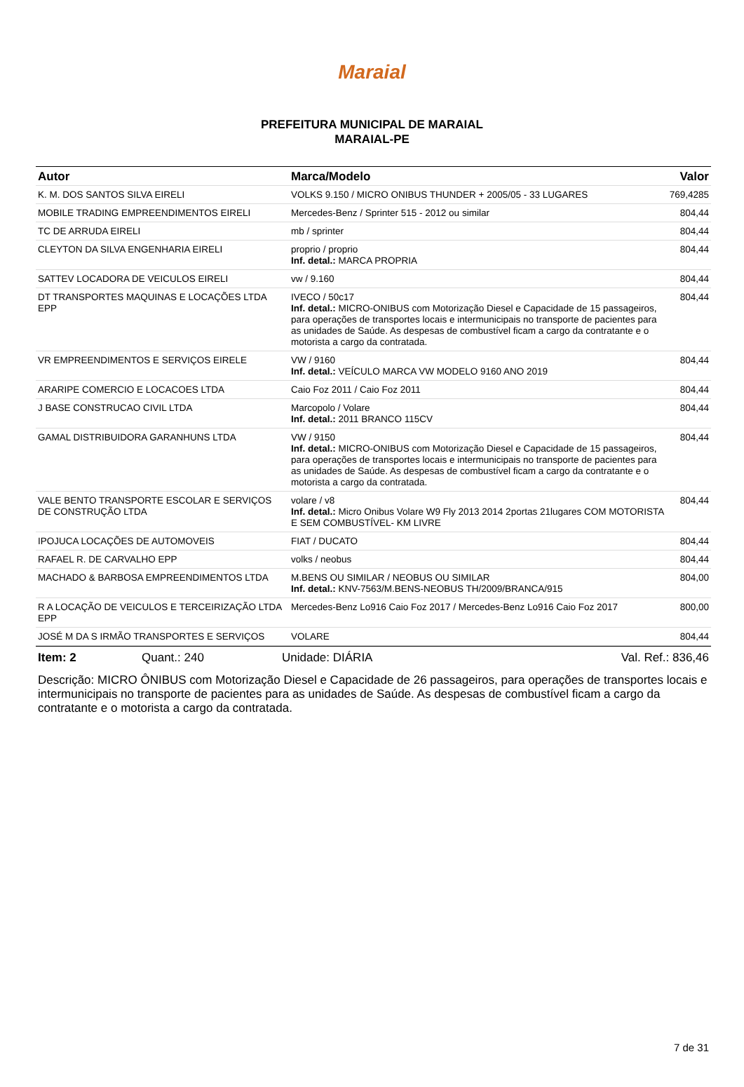Maraial
PREFEITURA MUNICIPAL DE MARAIAL
MARAIAL-PE
| Autor | Marca/Modelo | Valor |
| --- | --- | --- |
| K. M. DOS SANTOS SILVA EIRELI | VOLKS 9.150 / MICRO ONIBUS THUNDER + 2005/05 - 33 LUGARES | 769,4285 |
| MOBILE TRADING EMPREENDIMENTOS EIRELI | Mercedes-Benz / Sprinter 515 - 2012 ou similar | 804,44 |
| TC DE ARRUDA EIRELI | mb / sprinter | 804,44 |
| CLEYTON DA SILVA ENGENHARIA EIRELI | proprio / proprio Inf. detal.: MARCA PROPRIA | 804,44 |
| SATTEV LOCADORA DE VEICULOS EIRELI | vw / 9.160 | 804,44 |
| DT TRANSPORTES MAQUINAS E LOCAÇÕES LTDA EPP | IVECO / 50c17 Inf. detal.: MICRO-ONIBUS com Motorização Diesel e Capacidade de 15 passageiros, para operações de transportes locais e intermunicipais no transporte de pacientes para as unidades de Saúde. As despesas de combustível ficam a cargo da contratante e o motorista a cargo da contratada. | 804,44 |
| VR EMPREENDIMENTOS E SERVIÇOS EIRELE | VW / 9160 Inf. detal.: VEÍCULO MARCA VW MODELO 9160 ANO 2019 | 804,44 |
| ARARIPE COMERCIO E LOCACOES LTDA | Caio Foz 2011 / Caio Foz 2011 | 804,44 |
| J BASE CONSTRUCAO CIVIL LTDA | Marcopolo / Volare Inf. detal.: 2011 BRANCO 115CV | 804,44 |
| GAMAL DISTRIBUIDORA GARANHUNS LTDA | VW / 9150 Inf. detal.: MICRO-ONIBUS com Motorização Diesel e Capacidade de 15 passageiros, para operações de transportes locais e intermunicipais no transporte de pacientes para as unidades de Saúde. As despesas de combustível ficam a cargo da contratante e o motorista a cargo da contratada. | 804,44 |
| VALE BENTO TRANSPORTE ESCOLAR E SERVIÇOS DE CONSTRUÇÃO LTDA | volare / v8 Inf. detal.: Micro Onibus Volare W9 Fly 2013 2014 2portas 21lugares COM MOTORISTA E SEM COMBUSTÍVEL- KM LIVRE | 804,44 |
| IPOJUCA LOCAÇÕES DE AUTOMOVEIS | FIAT / DUCATO | 804,44 |
| RAFAEL R. DE CARVALHO EPP | volks / neobus | 804,44 |
| MACHADO & BARBOSA EMPREENDIMENTOS LTDA | M.BENS OU SIMILAR / NEOBUS OU SIMILAR Inf. detal.: KNV-7563/M.BENS-NEOBUS TH/2009/BRANCA/915 | 804,00 |
| R A LOCAÇÃO DE VEICULOS E TERCEIRIZAÇÃO LTDA EPP | Mercedes-Benz Lo916 Caio Foz 2017 / Mercedes-Benz Lo916 Caio Foz 2017 | 800,00 |
| JOSÉ M DA S IRMÃO TRANSPORTES E SERVIÇOS | VOLARE | 804,44 |
Item: 2 Quant.: 240 Unidade: DIÁRIA Val. Ref.: 836,46
Descrição: MICRO ÔNIBUS com Motorização Diesel e Capacidade de 26 passageiros, para operações de transportes locais e intermunicipais no transporte de pacientes para as unidades de Saúde. As despesas de combustível ficam a cargo da contratante e o motorista a cargo da contratada.
7 de 31